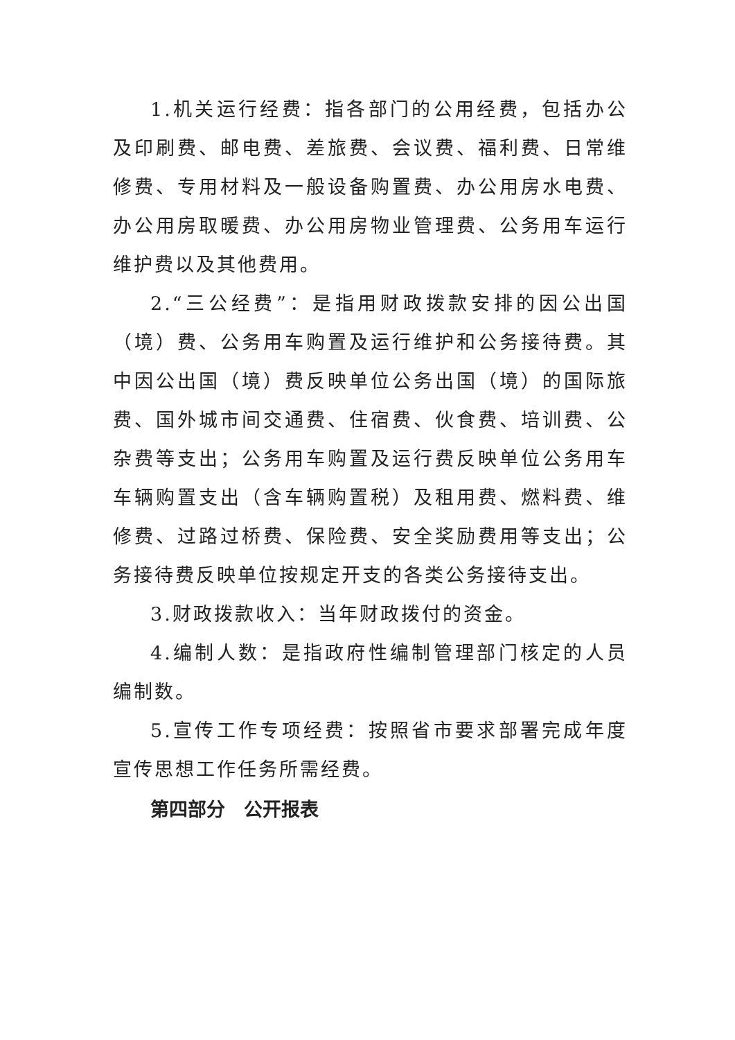1.机关运行经费：指各部门的公用经费，包括办公及印刷费、邮电费、差旅费、会议费、福利费、日常维修费、专用材料及一般设备购置费、办公用房水电费、办公用房取暖费、办公用房物业管理费、公务用车运行维护费以及其他费用。
2.“三公经费”：是指用财政拨款安排的因公出国（境）费、公务用车购置及运行维护和公务接待费。其中因公出国（境）费反映单位公务出国（境）的国际旅费、国外城市间交通费、住宿费、伙食费、培训费、公杂费等支出；公务用车购置及运行费反映单位公务用车车辆购置支出（含车辆购置税）及租用费、燃料费、维修费、过路过桥费、保险费、安全奖励费用等支出；公务接待费反映单位按规定开支的各类公务接待支出。
3.财政拨款收入：当年财政拨付的资金。
4.编制人数：是指政府性编制管理部门核定的人员编制数。
5.宣传工作专项经费：按照省市要求部署完成年度宣传思想工作任务所需经费。
第四部分　公开报表